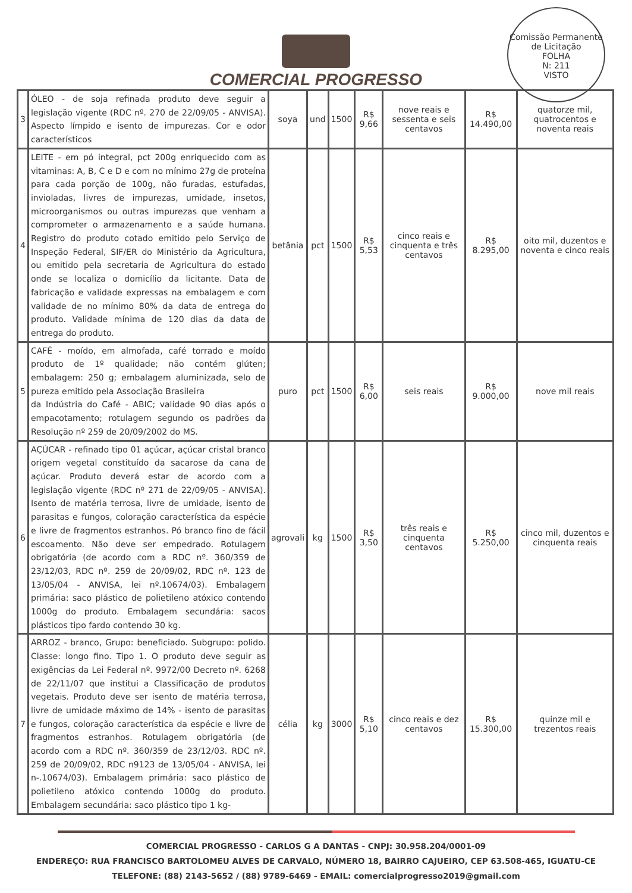COMERCIAL PROGRESSO
Comissão Permanente de Licitação
FOLHA
N: 211
VISTO
| 3 | ÓLEO - de soja refinada produto deve seguir a legislação vigente (RDC nº. 270 de 22/09/05 - ANVISA). Aspecto límpido e isento de impurezas. Cor e odor característicos | soya | und | 1500 | R$ 9,66 | nove reais e sessenta e seis centavos | R$ 14.490,00 | quatorze mil, quatrocentos e noventa reais |
| 4 | LEITE - em pó integral, pct 200g enriquecido com as vitaminas: A, B, C e D e com no mínimo 27g de proteína para cada porção de 100g, não furadas, estufadas, invioladas, livres de impurezas, umidade, insetos, microorganismos ou outras impurezas que venham a comprometer o armazenamento e a saúde humana. Registro do produto cotado emitido pelo Serviço de Inspeção Federal, SIF/ER do Ministério da Agricultura, ou emitido pela secretaria de Agricultura do estado onde se localiza o domicílio da licitante. Data de fabricação e validade expressas na embalagem e com validade de no mínimo 80% da data de entrega do produto. Validade mínima de 120 dias da data de entrega do produto. | betânia | pct | 1500 | R$ 5,53 | cinco reais e cinquenta e três centavos | R$ 8.295,00 | oito mil, duzentos e noventa e cinco reais |
| 5 | CAFÉ - moído, em almofada, café torrado e moído produto de 1º qualidade; não contém glúten; embalagem: 250 g; embalagem aluminizada, selo de pureza emitido pela Associação Brasileira da Indústria do Café - ABIC; validade 90 dias após o empacotamento; rotulagem segundo os padrões da Resolução nº 259 de 20/09/2002 do MS. | puro | pct | 1500 | R$ 6,00 | seis reais | R$ 9.000,00 | nove mil reais |
| 6 | AÇÚCAR - refinado tipo 01 açúcar, açúcar cristal branco origem vegetal constituído da sacarose da cana de açúcar. Produto deverá estar de acordo com a legislação vigente (RDC nº 271 de 22/09/05 - ANVISA). Isento de matéria terrosa, livre de umidade, isento de parasitas e fungos, coloração característica da espécie e livre de fragmentos estranhos. Pó branco fino de fácil escoamento. Não deve ser empedrado. Rotulagem obrigatória (de acordo com a RDC nº. 360/359 de 23/12/03, RDC nº. 259 de 20/09/02, RDC nº. 123 de 13/05/04 - ANVISA, lei nº.10674/03). Embalagem primária: saco plástico de polietileno atóxico contendo 1000g do produto. Embalagem secundária: sacos plásticos tipo fardo contendo 30 kg. | agrovali | kg | 1500 | R$ 3,50 | três reais e cinquenta centavos | R$ 5.250,00 | cinco mil, duzentos e cinquenta reais |
| 7 | ARROZ - branco, Grupo: beneficiado. Subgrupo: polido. Classe: longo fino. Tipo 1. O produto deve seguir as exigências da Lei Federal nº. 9972/00 Decreto nº. 6268 de 22/11/07 que institui a Classificação de produtos vegetais. Produto deve ser isento de matéria terrosa, livre de umidade máximo de 14% - isento de parasitas e fungos, coloração característica da espécie e livre de fragmentos estranhos. Rotulagem obrigatória (de acordo com a RDC nº. 360/359 de 23/12/03. RDC nº. 259 de 20/09/02, RDC n9123 de 13/05/04 - ANVISA, lei n-.10674/03). Embalagem primária: saco plástico de polietileno atóxico contendo 1000g do produto. Embalagem secundária: saco plástico tipo 1 kg- | célia | kg | 3000 | R$ 5,10 | cinco reais e dez centavos | R$ 15.300,00 | quinze mil e trezentos reais |
COMERCIAL PROGRESSO - CARLOS G A DANTAS - CNPJ: 30.958.204/0001-09
ENDEREÇO: RUA FRANCISCO BARTOLOMEU ALVES DE CARVALO, NÚMERO 18, BAIRRO CAJUEIRO, CEP 63.508-465, IGUATU-CE
TELEFONE: (88) 2143-5652 / (88) 9789-6469 - EMAIL: comercialprogresso2019@gmail.com